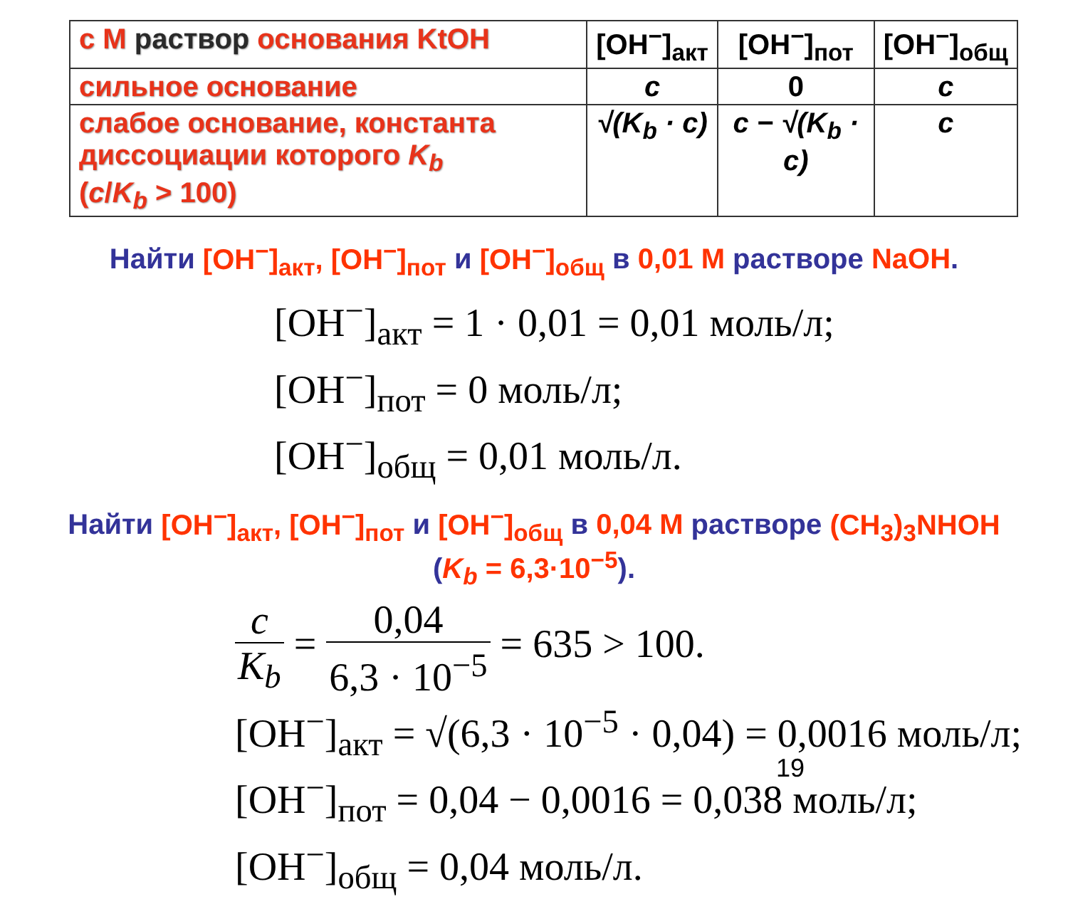| c M раствор основания KtOH | [OH<sup>−</sup>]<sub>акт</sub> | [OH<sup>−</sup>]<sub>пот</sub> | [OH<sup>−</sup>]<sub>общ</sub> |
| сильное основание | c | 0 | c |
| слабое основание, константа диссоциации которого K<sub>b</sub> ( c / K<sub>b</sub> > 100) | √(K<sub>b</sub> · c) | c − √(K<sub>b</sub> · c) | c |
Найти [OH<sup>−</sup>]<sub>акт</sub>, [OH<sup>−</sup>]<sub>пот</sub> и [OH<sup>−</sup>]<sub>общ</sub> в 0,01 M растворе NaOH.
[OH<sup>−</sup>]<sub>акт</sub> = 1 · 0,01 = 0,01 моль/л;
[OH<sup>−</sup>]<sub>пот</sub> = 0 моль/л;
[OH<sup>−</sup>]<sub>общ</sub> = 0,01 моль/л.
Найти [OH<sup>−</sup>]<sub>акт</sub>, [OH<sup>−</sup>]<sub>пот</sub> и [OH<sup>−</sup>]<sub>общ</sub> в 0,04 M растворе (CH<sub>3</sub>)<sub>3</sub>NHOH
(K<sub>b</sub> = 6,3·10<sup>−5</sup>).
c K<sub>b</sub> = 0,04 6,3 · 10<sup>−5</sup> = 635 > 100.
[OH<sup>−</sup>]<sub>акт</sub> = √(6,3 · 10<sup>−5</sup> · 0,04) = 0,0016 моль/л;
[OH<sup>−</sup>]<sub>пот</sub> = 0,04 − 0,0016 = 0,038 моль/л;
[OH<sup>−</sup>]<sub>общ</sub> = 0,04 моль/л.
19